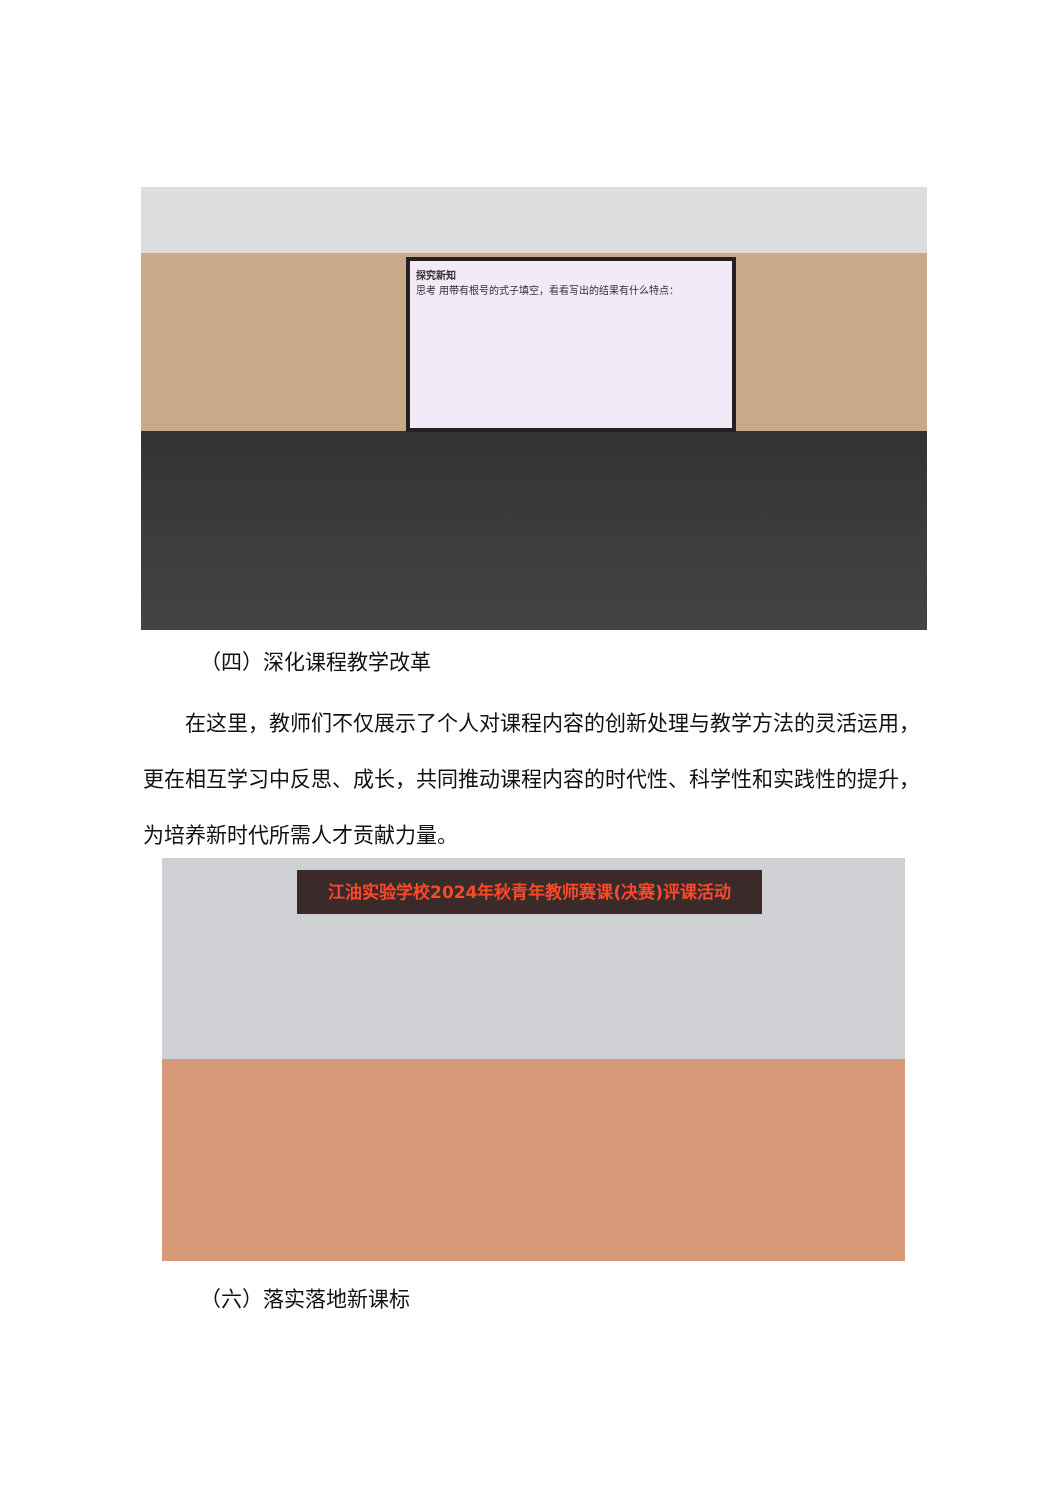探究新知
思考 用带有根号的式子填空，看看写出的结果有什么特点：
（四）深化课程教学改革
  在这里，教师们不仅展示了个人对课程内容的创新处理与教学方法的灵活运用，更在相互学习中反思、成长，共同推动课程内容的时代性、科学性和实践性的提升，为培养新时代所需人才贡献力量。
江油实验学校2024年秋青年教师赛课(决赛)评课活动
（六）落实落地新课标